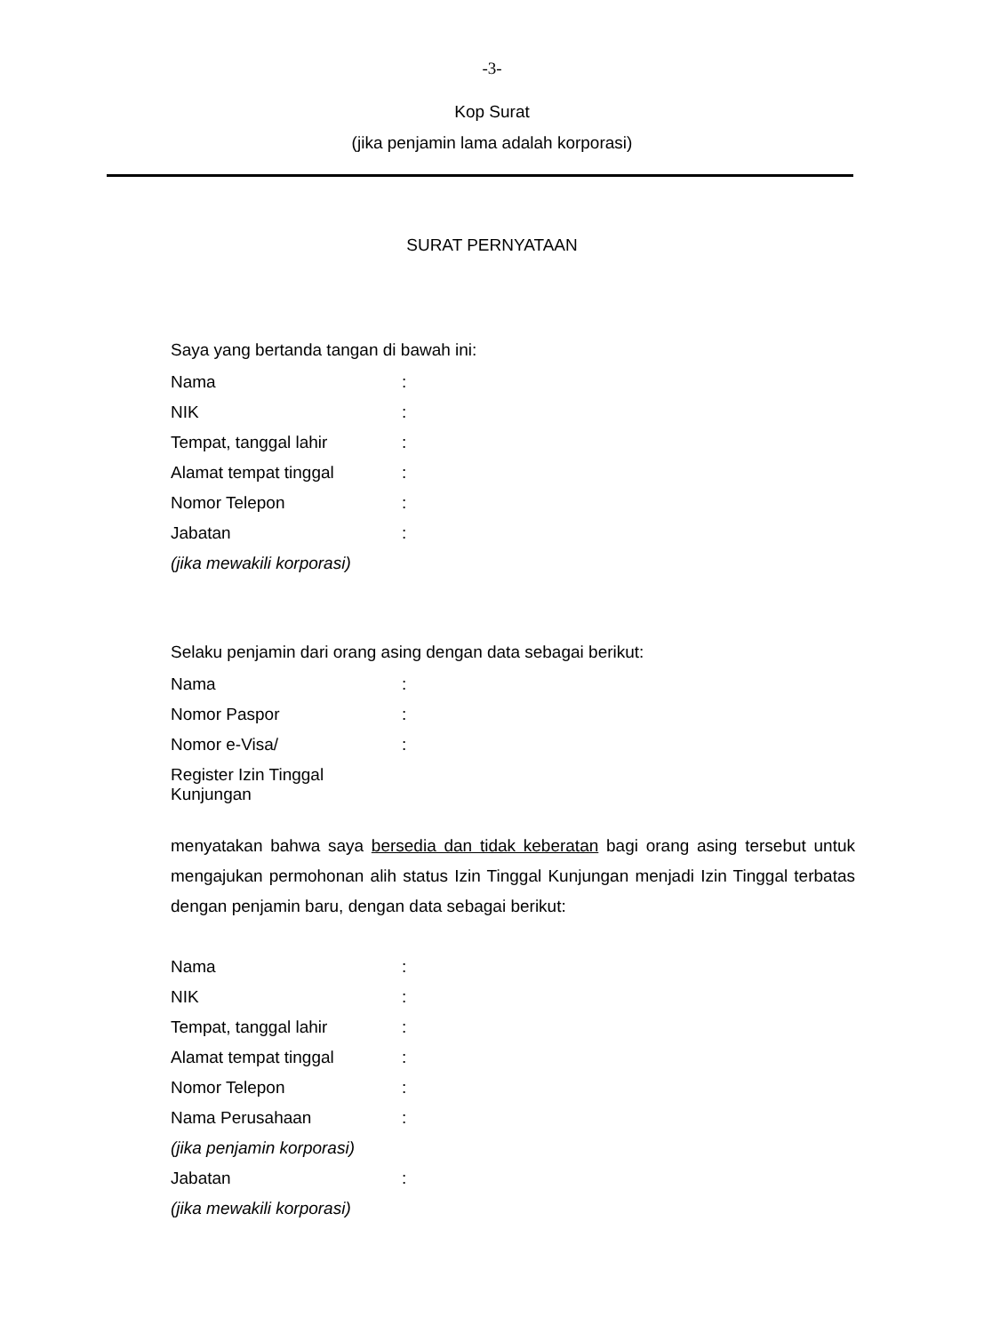-3-
Kop Surat
(jika penjamin lama adalah korporasi)
SURAT PERNYATAAN
Saya yang bertanda tangan di bawah ini:
| Nama | : |
| NIK | : |
| Tempat, tanggal lahir | : |
| Alamat tempat tinggal | : |
| Nomor Telepon | : |
| Jabatan | : |
| (jika mewakili korporasi) | |
Selaku penjamin dari orang asing dengan data sebagai berikut:
| Nama | : |
| Nomor Paspor | : |
| Nomor e-Visa/ | : |
| Register Izin Tinggal Kunjungan | |
menyatakan bahwa saya bersedia dan tidak keberatan bagi orang asing tersebut untuk mengajukan permohonan alih status Izin Tinggal Kunjungan menjadi Izin Tinggal terbatas dengan penjamin baru, dengan data sebagai berikut:
| Nama | : |
| NIK | : |
| Tempat, tanggal lahir | : |
| Alamat tempat tinggal | : |
| Nomor Telepon | : |
| Nama Perusahaan | : |
| (jika penjamin korporasi) | |
| Jabatan | : |
| (jika mewakili korporasi) | |